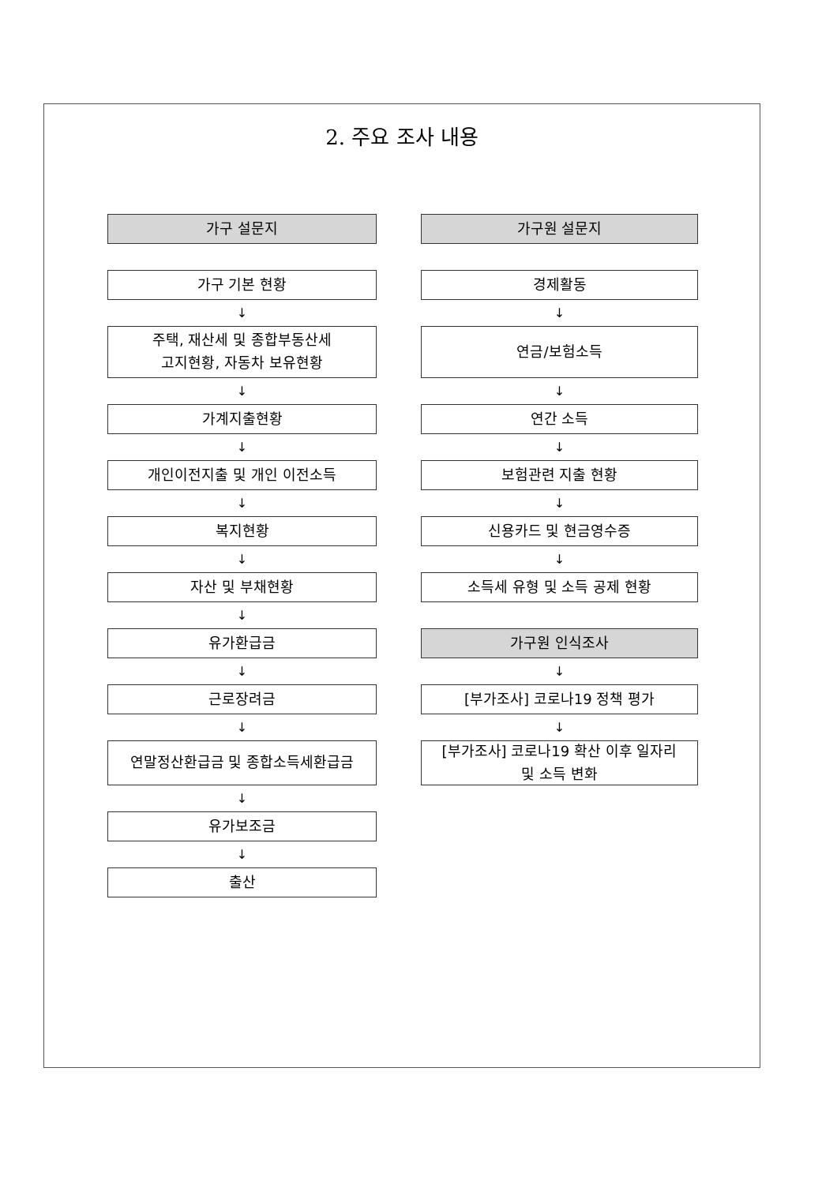2. 주요 조사 내용
가구 설문지
가구 기본 현황
↓
주택, 재산세 및 종합부동산세
고지현황, 자동차 보유현황
↓
가계지출현황
↓
개인이전지출 및 개인 이전소득
↓
복지현황
↓
자산 및 부채현황
↓
유가환급금
↓
근로장려금
↓
연말정산환급금 및 종합소득세환급금
↓
유가보조금
↓
출산
가구원 설문지
경제활동
↓
연금/보험소득
↓
연간 소득
↓
보험관련 지출 현황
↓
신용카드 및 현금영수증
↓
소득세 유형 및 소득 공제 현황
가구원 인식조사
↓
[부가조사] 코로나19 정책 평가
↓
[부가조사] 코로나19 확산 이후 일자리
및 소득 변화